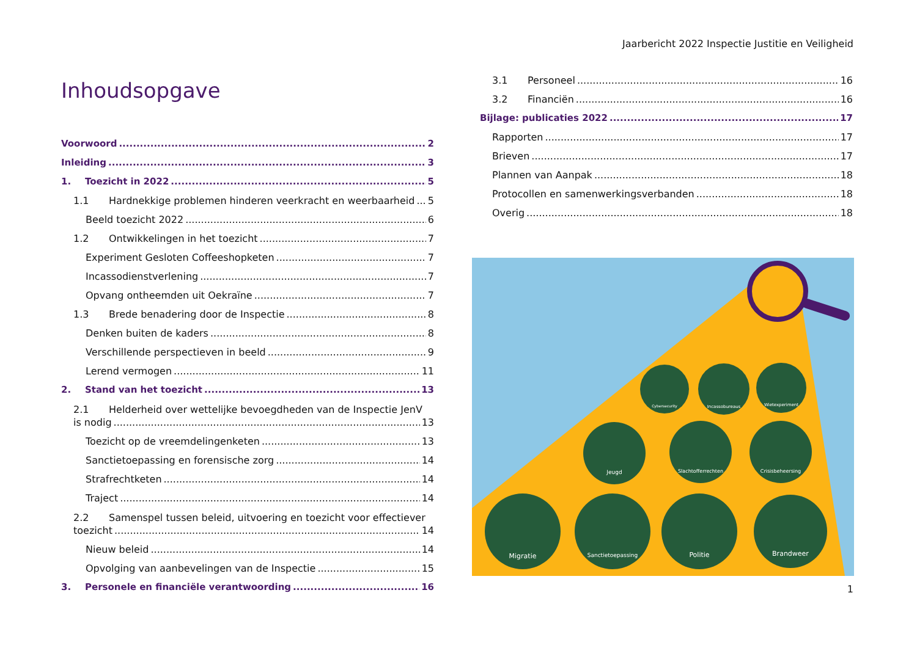Jaarbericht 2022 Inspectie Justitie en Veiligheid
Inhoudsopgave
Voorwoord 2
Inleiding 3
1. Toezicht in 2022 5
1.1 Hardnekkige problemen hinderen veerkracht en weerbaarheid 5
Beeld toezicht 2022 6
1.2 Ontwikkelingen in het toezicht 7
Experiment Gesloten Coffeeshopketen 7
Incassodienstverlening 7
Opvang ontheemden uit Oekraïne 7
1.3 Brede benadering door de Inspectie 8
Denken buiten de kaders 8
Verschillende perspectieven in beeld 9
Lerend vermogen 11
2. Stand van het toezicht 13
2.1 Helderheid over wettelijke bevoegdheden van de Inspectie JenV
is nodig 13
Toezicht op de vreemdelingenketen 13
Sanctietoepassing en forensische zorg 14
Strafrechtketen 14
Traject 14
2.2 Samenspel tussen beleid, uitvoering en toezicht voor effectiever
toezicht 14
Nieuw beleid 14
Opvolging van aanbevelingen van de Inspectie 15
3. Personele en financiële verantwoording 16
3.1 Personeel 16
3.2 Financiën 16
Bijlage: publicaties 2022 17
Rapporten 17
Brieven 17
Plannen van Aanpak 18
Protocollen en samenwerkingsverbanden 18
Overig 18
Cybersecurity
Incassobureaus
Wietexperiment
Jeugd
Slachtofferrechten
Crisisbeheersing
Migratie
Sanctietoepassing
Politie
Brandweer
1